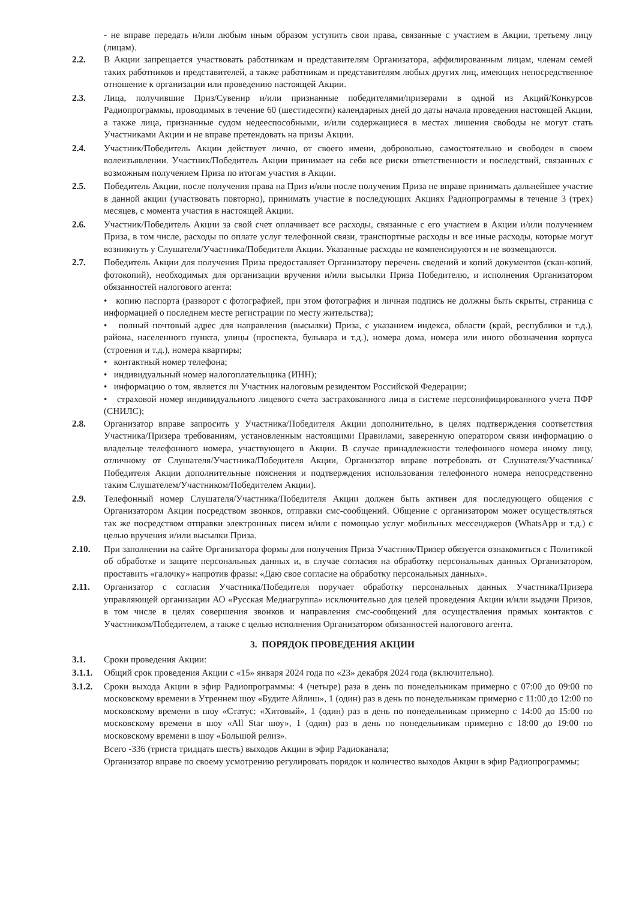- не вправе передать и/или любым иным образом уступить свои права, связанные с участием в Акции, третьему лицу (лицам).
2.2. В Акции запрещается участвовать работникам и представителям Организатора, аффилированным лицам, членам семей таких работников и представителей, а также работникам и представителям любых других лиц, имеющих непосредственное отношение к организации или проведению настоящей Акции.
2.3. Лица, получившие Приз/Сувенир и/или признанные победителями/призерами в одной из Акций/Конкурсов Радиопрограммы, проводимых в течение 60 (шестидесяти) календарных дней до даты начала проведения настоящей Акции, а также лица, признанные судом недееспособными, и/или содержащиеся в местах лишения свободы не могут стать Участниками Акции и не вправе претендовать на призы Акции.
2.4. Участник/Победитель Акции действует лично, от своего имени, добровольно, самостоятельно и свободен в своем волеизъявлении. Участник/Победитель Акции принимает на себя все риски ответственности и последствий, связанных с возможным получением Приза по итогам участия в Акции.
2.5. Победитель Акции, после получения права на Приз и/или после получения Приза не вправе принимать дальнейшее участие в данной акции (участвовать повторно), принимать участие в последующих Акциях Радиопрограммы в течение 3 (трех) месяцев, с момента участия в настоящей Акции.
2.6. Участник/Победитель Акции за свой счет оплачивает все расходы, связанные с его участием в Акции и/или получением Приза, в том числе, расходы по оплате услуг телефонной связи, транспортные расходы и все иные расходы, которые могут возникнуть у Слушателя/Участника/Победителя Акции. Указанные расходы не компенсируются и не возмещаются.
2.7. Победитель Акции для получения Приза предоставляет Организатору перечень сведений и копий документов (скан-копий, фотокопий), необходимых для организации вручения и/или высылки Приза Победителю, и исполнения Организатором обязанностей налогового агента:
• копию паспорта (разворот с фотографией, при этом фотография и личная подпись не должны быть скрыты, страница с информацией о последнем месте регистрации по месту жительства);
• полный почтовый адрес для направления (высылки) Приза, с указанием индекса, области (край, республики и т.д.), района, населенного пункта, улицы (проспекта, бульвара и т.д.), номера дома, номера или иного обозначения корпуса (строения и т.д.), номера квартиры;
• контактный номер телефона;
• индивидуальный номер налогоплательщика (ИНН);
• информацию о том, является ли Участник налоговым резидентом Российской Федерации;
• страховой номер индивидуального лицевого счета застрахованного лица в системе персонифицированного учета ПФР (СНИЛС);
2.8. Организатор вправе запросить у Участника/Победителя Акции дополнительно, в целях подтверждения соответствия Участника/Призера требованиям, установленным настоящими Правилами, заверенную оператором связи информацию о владельце телефонного номера, участвующего в Акции. В случае принадлежности телефонного номера иному лицу, отличному от Слушателя/Участника/Победителя Акции, Организатор вправе потребовать от Слушателя/Участника/Победителя Акции дополнительные пояснения и подтверждения использования телефонного номера непосредственно таким Слушателем/Участником/Победителем Акции).
2.9. Телефонный номер Слушателя/Участника/Победителя Акции должен быть активен для последующего общения с Организатором Акции посредством звонков, отправки смс-сообщений. Общение с организатором может осуществляться так же посредством отправки электронных писем и/или с помощью услуг мобильных мессенджеров (WhatsApp и т.д.) с целью вручения и/или высылки Приза.
2.10. При заполнении на сайте Организатора формы для получения Приза Участник/Призер обязуется ознакомиться с Политикой об обработке и защите персональных данных и, в случае согласия на обработку персональных данных Организатором, проставить «галочку» напротив фразы: «Даю свое согласие на обработку персональных данных».
2.11. Организатор с согласия Участника/Победителя поручает обработку персональных данных Участника/Призера управляющей организации АО «Русская Медиагруппа» исключительно для целей проведения Акции и/или выдачи Призов, в том числе в целях совершения звонков и направления смс-сообщений для осуществления прямых контактов с Участником/Победителем, а также с целью исполнения Организатором обязанностей налогового агента.
3. ПОРЯДОК ПРОВЕДЕНИЯ АКЦИИ
3.1. Сроки проведения Акции:
3.1.1.
Общий срок проведения Акции с «15» января 2024 года по «23» декабря 2024 года (включительно).
3.1.2.
Сроки выхода Акции в эфир Радиопрограммы: 4 (четыре) раза в день по понедельникам примерно с 07:00 до 09:00 по московскому времени в Утреннем шоу «Будите Айлиш», 1 (один) раз в день по понедельникам примерно с 11:00 до 12:00 по московскому времени в шоу «Статус: «Хитовый», 1 (один) раз в день по понедельникам примерно с 14:00 до 15:00 по московскому времени в шоу «All Star шоу», 1 (один) раз в день по понедельникам примерно с 18:00 до 19:00 по московскому времени в шоу «Большой релиз».
Всего -336 (триста тридцать шесть) выходов Акции в эфир Радиоканала;
Организатор вправе по своему усмотрению регулировать порядок и количество выходов Акции в эфир Радиопрограммы;